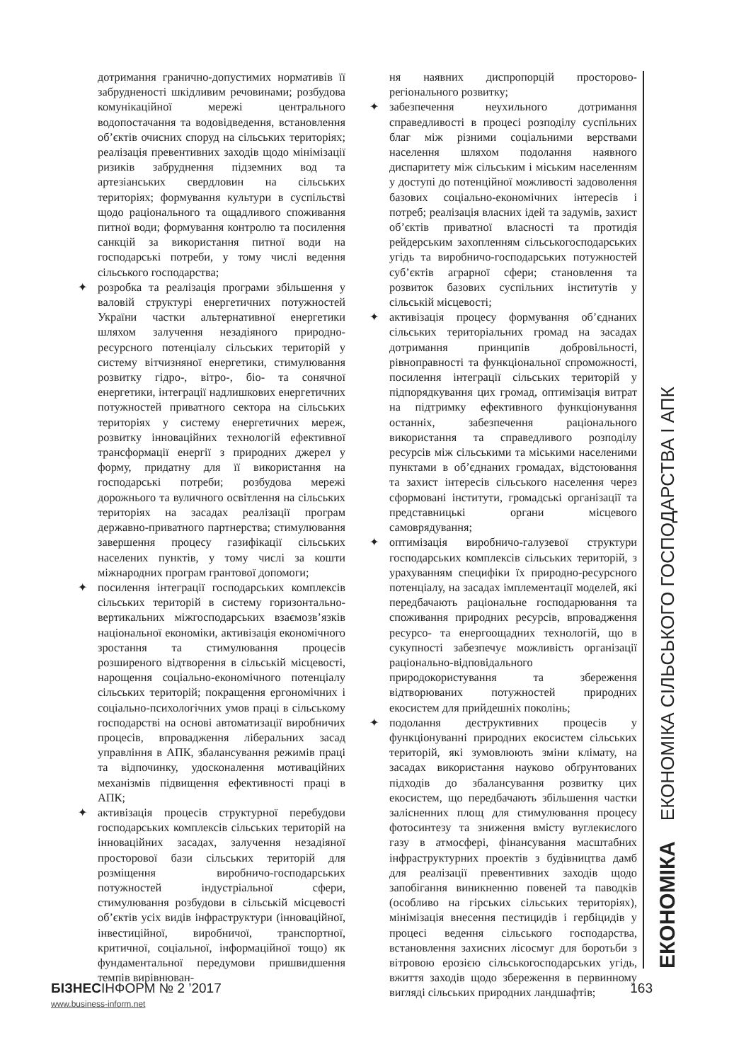дотримання гранично-допустимих нормативів її забрудненості шкідливим речовинами; розбудова комунікаційної мережі центрального водопостачання та водовідведення, встановлення об’єктів очисних споруд на сільських територіях; реалізація превентивних заходів щодо мінімізації ризиків забруднення підземних вод та артезіанських свердловин на сільських територіях; формування культури в суспільстві щодо раціонального та ощадливого споживання питної води; формування контролю та посилення санкцій за використання питної води на господарські потреби, у тому числі ведення сільського господарства;
✦ розробка та реалізація програми збільшення у валовій структурі енергетичних потужностей України частки альтернативної енергетики шляхом залучення незадіяного природно-ресурсного потенціалу сільських територій у систему вітчизняної енергетики, стимулювання розвитку гідро-, вітро-, біо- та сонячної енергетики, інтеграції надлишкових енергетичних потужностей приватного сектора на сільських територіях у систему енергетичних мереж, розвитку інноваційних технологій ефективної трансформації енергії з природних джерел у форму, придатну для її використання на господарські потреби; розбудова мережі дорожнього та вуличного освітлення на сільських територіях на засадах реалізації програм державно-приватного партнерства; стимулювання завершення процесу газифікації сільських населених пунктів, у тому числі за кошти міжнародних програм грантової допомоги;
✦ посилення інтеграції господарських комплексів сільських територій в систему горизонтально-вертикальних міжгосподарських взаємозв’язків національної економіки, активізація економічного зростання та стимулювання процесів розширеного відтворення в сільській місцевості, нарощення соціально-економічного потенціалу сільських територій; покращення ергономічних і соціально-психологічних умов праці в сільському господарстві на основі автоматизації виробничих процесів, впровадження ліберальних засад управління в АПК, збалансування режимів праці та відпочинку, удосконалення мотиваційних механізмів підвищення ефективності праці в АПК;
✦ активізація процесів структурної перебудови господарських комплексів сільських територій на інноваційних засадах, залучення незадіяної просторової бази сільських територій для розміщення виробничо-господарських потужностей індустріальної сфери, стимулювання розбудови в сільській місцевості об’єктів усіх видів інфраструктури (інноваційної, інвестиційної, виробничої, транспортної, критичної, соціальної, інформаційної тощо) як фундаментальної передумови пришвидшення темпів вирівнюван-
ня наявних диспропорцій просторово-регіонального розвитку;
✦ забезпечення неухильного дотримання справедливості в процесі розподілу суспільних благ між різними соціальними верствами населення шляхом подолання наявного диспаритету між сільським і міським населенням у доступі до потенційної можливості задоволення базових соціально-економічних інтересів і потреб; реалізація власних ідей та задумів, захист об’єктів приватної власності та протидія рейдерським захопленням сільськогосподарських угідь та виробничо-господарських потужностей суб’єктів аграрної сфери; становлення та розвиток базових суспільних інститутів у сільській місцевості;
✦ активізація процесу формування об’єднаних сільських територіальних громад на засадах дотримання принципів добровільності, рівноправності та функціональної спроможності, посилення інтеграції сільських територій у підпорядкування цих громад, оптимізація витрат на підтримку ефективного функціонування останніх, забезпечення раціонального використання та справедливого розподілу ресурсів між сільськими та міськими населеними пунктами в об’єднаних громадах, відстоювання та захист інтересів сільського населення через сформовані інститути, громадські організації та представницькі органи місцевого самоврядування;
✦ оптимізація виробничо-галузевої структури господарських комплексів сільських територій, з урахуванням специфіки їх природно-ресурсного потенціалу, на засадах імплементації моделей, які передбачають раціональне господарювання та споживання природних ресурсів, впровадження ресурсо- та енергоощадних технологій, що в сукупності забезпечує можливість організації раціонально-відповідального природокористування та збереження відтворюваних потужностей природних екосистем для прийдешніх поколінь;
✦ подолання деструктивних процесів у функціонуванні природних екосистем сільських територій, які зумовлюють зміни клімату, на засадах використання науково обґрунтованих підходів до збалансування розвитку цих екосистем, що передбачають збільшення частки залісненних площ для стимулювання процесу фотосинтезу та зниження вмісту вуглекислого газу в атмосфері, фінансування масштабних інфраструктурних проектів з будівництва дамб для реалізації превентивних заходів щодо запобігання виникненню повеней та паводків (особливо на гірських сільських територіях), мінімізація внесення пестицидів і гербіцидів у процесі ведення сільського господарства, встановлення захисних лісосмуг для боротьби з вітровою ерозією сільськогосподарських угідь, вжиття заходів щодо збереження в первинному вигляді сільських природних ландшафтів;
ЕКОНОМІКА ЕКОНОМІКА СІЛЬСЬКОГО ГОСПОДАРСТВА І АПК
БІЗНЕСІНФОРМ № 2 ’2017 163
www.business-inform.net